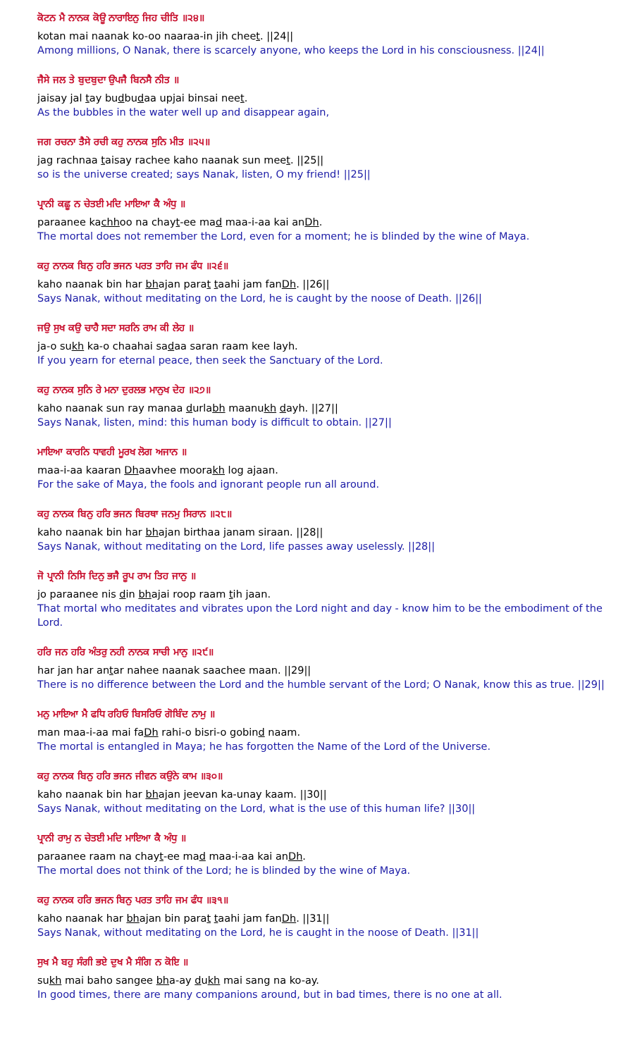ਕੋਟਨ ਮੈ ਨਾਨਕ ਕੋਊ ਨਾਰਾਇਨੁ ਜਿਹ ਚੀਤਿ ॥੨੪॥
kotan mai naanak ko-oo naaraa-in jih cheet. ||24||
Among millions, O Nanak, there is scarcely anyone, who keeps the Lord in his consciousness. ||24||
ਜੈਸੇ ਜਲ ਤੇ ਬੁਦਬੁਦਾ ਉਪਜੈ ਬਿਨਸੈ ਨੀਤ ॥
jaisay jal tay budbudaa upjai binsai neet.
As the bubbles in the water well up and disappear again,
ਜਗ ਰਚਨਾ ਤੈਸੇ ਰਚੀ ਕਹੁ ਨਾਨਕ ਸੁਨਿ ਮੀਤ ॥੨੫॥
jag rachnaa taisay rachee kaho naanak sun meet. ||25||
so is the universe created; says Nanak, listen, O my friend! ||25||
ਪ੍ਰਾਨੀ ਕਛੂ ਨ ਚੇਤਈ ਮਦਿ ਮਾਇਆ ਕੈ ਅੰਧੁ ॥
paraanee kachhoo na chayt-ee mad maa-i-aa kai anDh.
The mortal does not remember the Lord, even for a moment; he is blinded by the wine of Maya.
ਕਹੁ ਨਾਨਕ ਬਿਨੁ ਹਰਿ ਭਜਨ ਪਰਤ ਤਾਹਿ ਜਮ ਫੰਧ ॥੨੬॥
kaho naanak bin har bhajan parat taahi jam fanDh. ||26||
Says Nanak, without meditating on the Lord, he is caught by the noose of Death. ||26||
ਜਉ ਸੁਖ ਕਉ ਚਾਹੈ ਸਦਾ ਸਰਨਿ ਰਾਮ ਕੀ ਲੇਹ ॥
ja-o sukh ka-o chaahai sadaa saran raam kee layh.
If you yearn for eternal peace, then seek the Sanctuary of the Lord.
ਕਹੁ ਨਾਨਕ ਸੁਨਿ ਰੇ ਮਨਾ ਦੁਰਲਭ ਮਾਨੁਖ ਦੇਹ ॥੨੭॥
kaho naanak sun ray manaa durlabh maanukh dayh. ||27||
Says Nanak, listen, mind: this human body is difficult to obtain. ||27||
ਮਾਇਆ ਕਾਰਨਿ ਧਾਵਹੀ ਮੂਰਖ ਲੋਗ ਅਜਾਨ ॥
maa-i-aa kaaran Dhaavhee moorakh log ajaan.
For the sake of Maya, the fools and ignorant people run all around.
ਕਹੁ ਨਾਨਕ ਬਿਨੁ ਹਰਿ ਭਜਨ ਬਿਰਥਾ ਜਨਮੁ ਸਿਰਾਨ ॥੨੮॥
kaho naanak bin har bhajan birthaa janam siraan. ||28||
Says Nanak, without meditating on the Lord, life passes away uselessly. ||28||
ਜੋ ਪ੍ਰਾਨੀ ਨਿਸਿ ਦਿਨੁ ਭਜੈ ਰੂਪ ਰਾਮ ਤਿਹ ਜਾਨੁ ॥
jo paraanee nis din bhajai roop raam tih jaan.
That mortal who meditates and vibrates upon the Lord night and day - know him to be the embodiment of the Lord.
ਹਰਿ ਜਨ ਹਰਿ ਅੰਤਰੁ ਨਹੀ ਨਾਨਕ ਸਾਚੀ ਮਾਨੁ ॥੨੯॥
har jan har antar nahee naanak saachee maan. ||29||
There is no difference between the Lord and the humble servant of the Lord; O Nanak, know this as true. ||29||
ਮਨੁ ਮਾਇਆ ਮੈ ਫਧਿ ਰਹਿਓ ਬਿਸਰਿਓ ਗੋਬਿੰਦ ਨਾਮੁ ॥
man maa-i-aa mai faDh rahi-o bisri-o gobind naam.
The mortal is entangled in Maya; he has forgotten the Name of the Lord of the Universe.
ਕਹੁ ਨਾਨਕ ਬਿਨੁ ਹਰਿ ਭਜਨ ਜੀਵਨ ਕਉਨੇ ਕਾਮ ॥੩੦॥
kaho naanak bin har bhajan jeevan ka-unay kaam. ||30||
Says Nanak, without meditating on the Lord, what is the use of this human life? ||30||
ਪ੍ਰਾਨੀ ਰਾਮੁ ਨ ਚੇਤਈ ਮਦਿ ਮਾਇਆ ਕੈ ਅੰਧੁ ॥
paraanee raam na chayt-ee mad maa-i-aa kai anDh.
The mortal does not think of the Lord; he is blinded by the wine of Maya.
ਕਹੁ ਨਾਨਕ ਹਰਿ ਭਜਨ ਬਿਨੁ ਪਰਤ ਤਾਹਿ ਜਮ ਫੰਧ ॥੩੧॥
kaho naanak har bhajan bin parat taahi jam fanDh. ||31||
Says Nanak, without meditating on the Lord, he is caught in the noose of Death. ||31||
ਸੁਖ ਮੈ ਬਹੁ ਸੰਗੀ ਭਏ ਦੁਖ ਮੈ ਸੰਗਿ ਨ ਕੋਇ ॥
sukh mai baho sangee bha-ay dukh mai sang na ko-ay.
In good times, there are many companions around, but in bad times, there is no one at all.